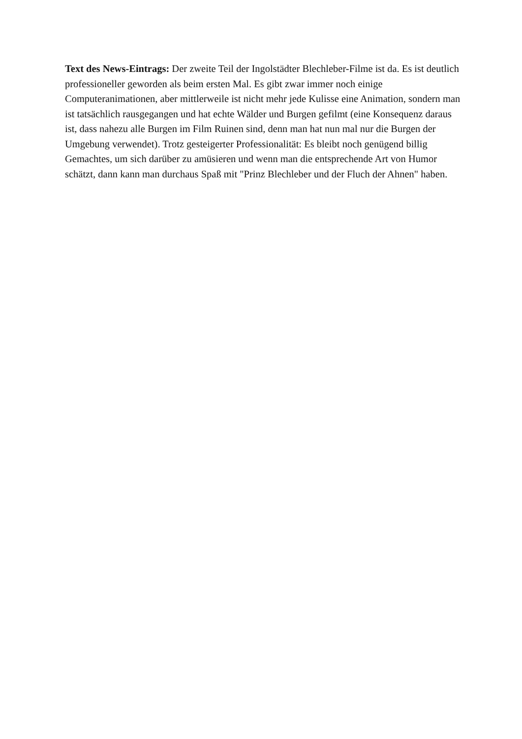Text des News-Eintrags: Der zweite Teil der Ingolstädter Blechleber-Filme ist da. Es ist deutlich professioneller geworden als beim ersten Mal. Es gibt zwar immer noch einige Computeranimationen, aber mittlerweile ist nicht mehr jede Kulisse eine Animation, sondern man ist tatsächlich rausgegangen und hat echte Wälder und Burgen gefilmt (eine Konsequenz daraus ist, dass nahezu alle Burgen im Film Ruinen sind, denn man hat nun mal nur die Burgen der Umgebung verwendet). Trotz gesteigerter Professionalität: Es bleibt noch genügend billig Gemachtes, um sich darüber zu amüsieren und wenn man die entsprechende Art von Humor schätzt, dann kann man durchaus Spaß mit "Prinz Blechleber und der Fluch der Ahnen" haben.